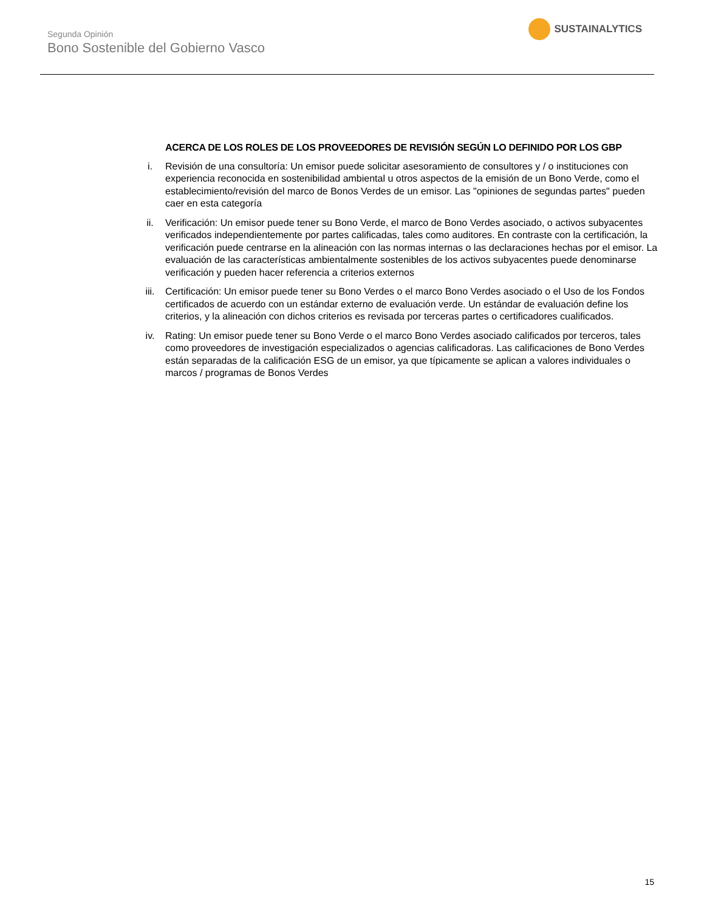Segunda Opinión
Bono Sostenible del Gobierno Vasco
SUSTAINALYTICS
ACERCA DE LOS ROLES DE LOS PROVEEDORES DE REVISIÓN SEGÚN LO DEFINIDO POR LOS GBP
i. Revisión de una consultoría: Un emisor puede solicitar asesoramiento de consultores y / o instituciones con experiencia reconocida en sostenibilidad ambiental u otros aspectos de la emisión de un Bono Verde, como el establecimiento/revisión del marco de Bonos Verdes de un emisor. Las "opiniones de segundas partes" pueden caer en esta categoría
ii. Verificación: Un emisor puede tener su Bono Verde, el marco de Bono Verdes asociado, o activos subyacentes verificados independientemente por partes calificadas, tales como auditores. En contraste con la certificación, la verificación puede centrarse en la alineación con las normas internas o las declaraciones hechas por el emisor. La evaluación de las características ambientalmente sostenibles de los activos subyacentes puede denominarse verificación y pueden hacer referencia a criterios externos
iii. Certificación: Un emisor puede tener su Bono Verdes o el marco Bono Verdes asociado o el Uso de los Fondos certificados de acuerdo con un estándar externo de evaluación verde. Un estándar de evaluación define los criterios, y la alineación con dichos criterios es revisada por terceras partes o certificadores cualificados.
iv. Rating: Un emisor puede tener su Bono Verde o el marco Bono Verdes asociado calificados por terceros, tales como proveedores de investigación especializados o agencias calificadoras. Las calificaciones de Bono Verdes están separadas de la calificación ESG de un emisor, ya que típicamente se aplican a valores individuales o marcos / programas de Bonos Verdes
15